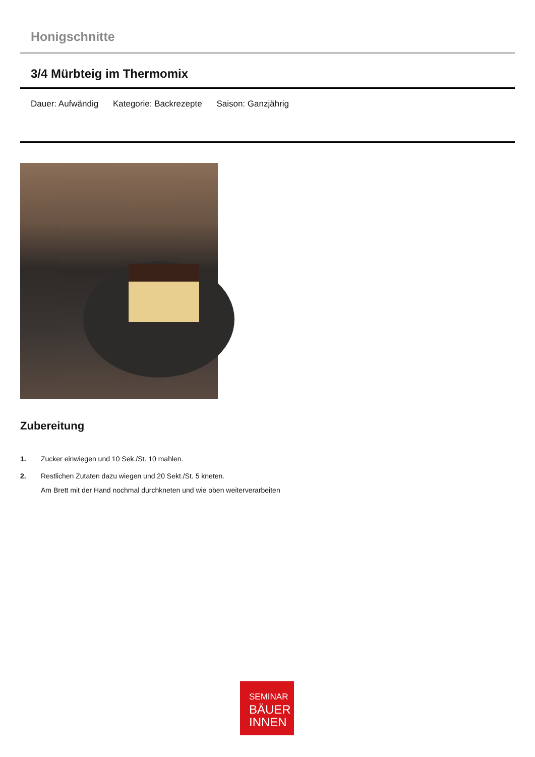Honigschnitte
3/4 Mürbteig im Thermomix
Dauer: Aufwändig Kategorie: Backrezepte Saison: Ganzjährig
Zubereitung
1. Zucker einwiegen und 10 Sek./St. 10 mahlen.
2. Restlichen Zutaten dazu wiegen und 20 Sekt./St. 5 kneten.
Am Brett mit der Hand nochmal durchkneten und wie oben weiterverarbeiten
SEMINAR
BÄUER
INNEN